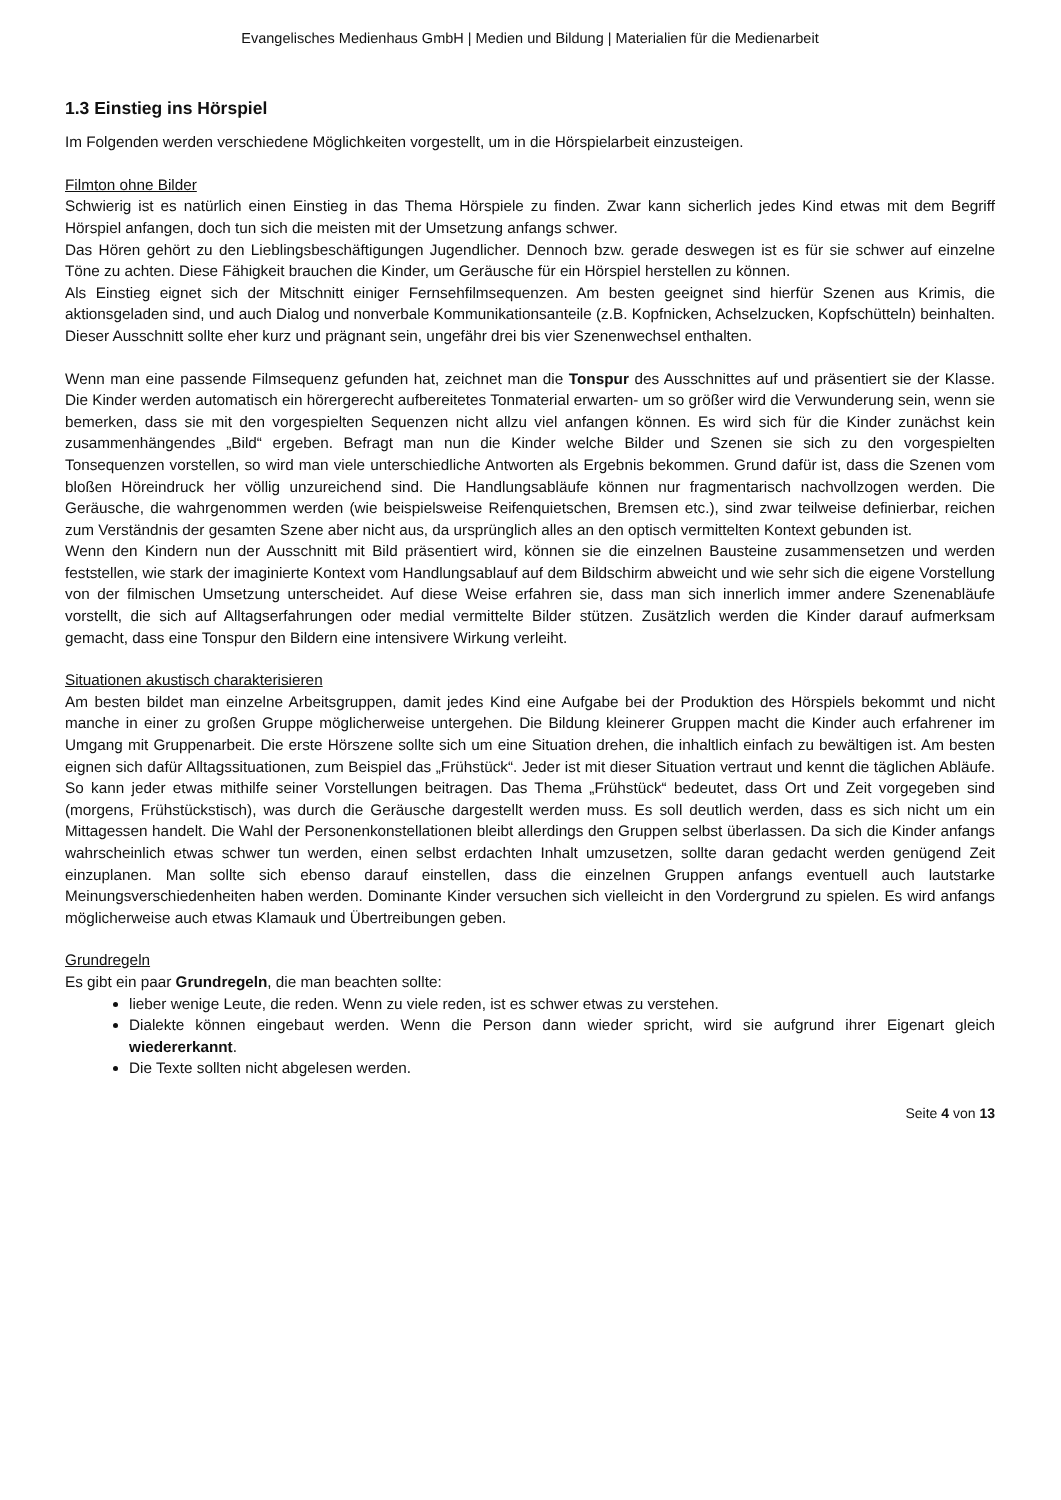Evangelisches Medienhaus GmbH | Medien und Bildung | Materialien für die Medienarbeit
1.3 Einstieg ins Hörspiel
Im Folgenden werden verschiedene Möglichkeiten vorgestellt, um in die Hörspielarbeit einzusteigen.
Filmton ohne Bilder
Schwierig ist es natürlich einen Einstieg in das Thema Hörspiele zu finden. Zwar kann sicherlich jedes Kind etwas mit dem Begriff Hörspiel anfangen, doch tun sich die meisten mit der Umsetzung anfangs schwer.
Das Hören gehört zu den Lieblingsbeschäftigungen Jugendlicher. Dennoch bzw. gerade deswegen ist es für sie schwer auf einzelne Töne zu achten. Diese Fähigkeit brauchen die Kinder, um Geräusche für ein Hörspiel herstellen zu können.
Als Einstieg eignet sich der Mitschnitt einiger Fernsehfilmsequenzen. Am besten geeignet sind hierfür Szenen aus Krimis, die aktionsgeladen sind, und auch Dialog und nonverbale Kommunikationsanteile (z.B. Kopfnicken, Achselzucken, Kopfschütteln) beinhalten. Dieser Ausschnitt sollte eher kurz und prägnant sein, ungefähr drei bis vier Szenenwechsel enthalten.
Wenn man eine passende Filmsequenz gefunden hat, zeichnet man die Tonspur des Ausschnittes auf und präsentiert sie der Klasse. Die Kinder werden automatisch ein hörergerecht aufbereitetes Tonmaterial erwarten- um so größer wird die Verwunderung sein, wenn sie bemerken, dass sie mit den vorgespielten Sequenzen nicht allzu viel anfangen können. Es wird sich für die Kinder zunächst kein zusammenhängendes „Bild“ ergeben. Befragt man nun die Kinder welche Bilder und Szenen sie sich zu den vorgespielten Tonsequenzen vorstellen, so wird man viele unterschiedliche Antworten als Ergebnis bekommen. Grund dafür ist, dass die Szenen vom bloßen Höreindruck her völlig unzureichend sind. Die Handlungsabläufe können nur fragmentarisch nachvollzogen werden. Die Geräusche, die wahrgenommen werden (wie beispielsweise Reifenquietschen, Bremsen etc.), sind zwar teilweise definierbar, reichen zum Verständnis der gesamten Szene aber nicht aus, da ursprünglich alles an den optisch vermittelten Kontext gebunden ist.
Wenn den Kindern nun der Ausschnitt mit Bild präsentiert wird, können sie die einzelnen Bausteine zusammensetzen und werden feststellen, wie stark der imaginierte Kontext vom Handlungsablauf auf dem Bildschirm abweicht und wie sehr sich die eigene Vorstellung von der filmischen Umsetzung unterscheidet. Auf diese Weise erfahren sie, dass man sich innerlich immer andere Szenenabläufe vorstellt, die sich auf Alltagserfahrungen oder medial vermittelte Bilder stützen. Zusätzlich werden die Kinder darauf aufmerksam gemacht, dass eine Tonspur den Bildern eine intensivere Wirkung verleiht.
Situationen akustisch charakterisieren
Am besten bildet man einzelne Arbeitsgruppen, damit jedes Kind eine Aufgabe bei der Produktion des Hörspiels bekommt und nicht manche in einer zu großen Gruppe möglicherweise untergehen. Die Bildung kleinerer Gruppen macht die Kinder auch erfahrener im Umgang mit Gruppenarbeit. Die erste Hörszene sollte sich um eine Situation drehen, die inhaltlich einfach zu bewältigen ist. Am besten eignen sich dafür Alltagssituationen, zum Beispiel das „Frühstück“. Jeder ist mit dieser Situation vertraut und kennt die täglichen Abläufe. So kann jeder etwas mithilfe seiner Vorstellungen beitragen. Das Thema „Frühstück“ bedeutet, dass Ort und Zeit vorgegeben sind (morgens, Frühstückstisch), was durch die Geräusche dargestellt werden muss. Es soll deutlich werden, dass es sich nicht um ein Mittagessen handelt. Die Wahl der Personenkonstellationen bleibt allerdings den Gruppen selbst überlassen. Da sich die Kinder anfangs wahrscheinlich etwas schwer tun werden, einen selbst erdachten Inhalt umzusetzen, sollte daran gedacht werden genügend Zeit einzuplanen. Man sollte sich ebenso darauf einstellen, dass die einzelnen Gruppen anfangs eventuell auch lautstarke Meinungsverschiedenheiten haben werden. Dominante Kinder versuchen sich vielleicht in den Vordergrund zu spielen. Es wird anfangs möglicherweise auch etwas Klamauk und Übertreibungen geben.
Grundregeln
Es gibt ein paar Grundregeln, die man beachten sollte:
lieber wenige Leute, die reden. Wenn zu viele reden, ist es schwer etwas zu verstehen.
Dialekte können eingebaut werden. Wenn die Person dann wieder spricht, wird sie aufgrund ihrer Eigenart gleich wiedererkannt.
Die Texte sollten nicht abgelesen werden.
Seite 4 von 13